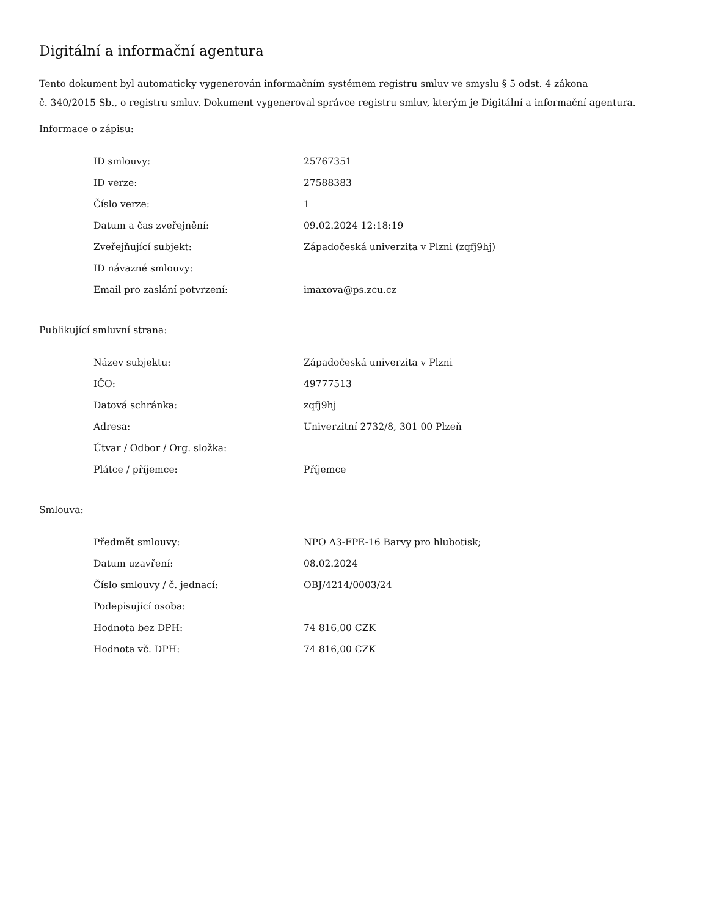Digitální a informační agentura
Tento dokument byl automaticky vygenerován informačním systémem registru smluv ve smyslu § 5 odst. 4 zákona
č. 340/2015 Sb., o registru smluv. Dokument vygeneroval správce registru smluv, kterým je Digitální a informační agentura.
Informace o zápisu:
| ID smlouvy: | 25767351 |
| ID verze: | 27588383 |
| Číslo verze: | 1 |
| Datum a čas zveřejnění: | 09.02.2024 12:18:19 |
| Zveřejňující subjekt: | Západočeská univerzita v Plzni (zqfj9hj) |
| ID návazné smlouvy: | |
| Email pro zaslání potvrzení: | imaxova@ps.zcu.cz |
Publikující smluvní strana:
| Název subjektu: | Západočeská univerzita v Plzni |
| IČO: | 49777513 |
| Datová schránka: | zqfj9hj |
| Adresa: | Univerzitní 2732/8, 301 00 Plzeň |
| Útvar / Odbor / Org. složka: | |
| Plátce / příjemce: | Příjemce |
Smlouva:
| Předmět smlouvy: | NPO A3-FPE-16 Barvy pro hlubotisk; |
| Datum uzavření: | 08.02.2024 |
| Číslo smlouvy / č. jednací: | OBJ/4214/0003/24 |
| Podepisující osoba: | |
| Hodnota bez DPH: | 74 816,00 CZK |
| Hodnota vč. DPH: | 74 816,00 CZK |